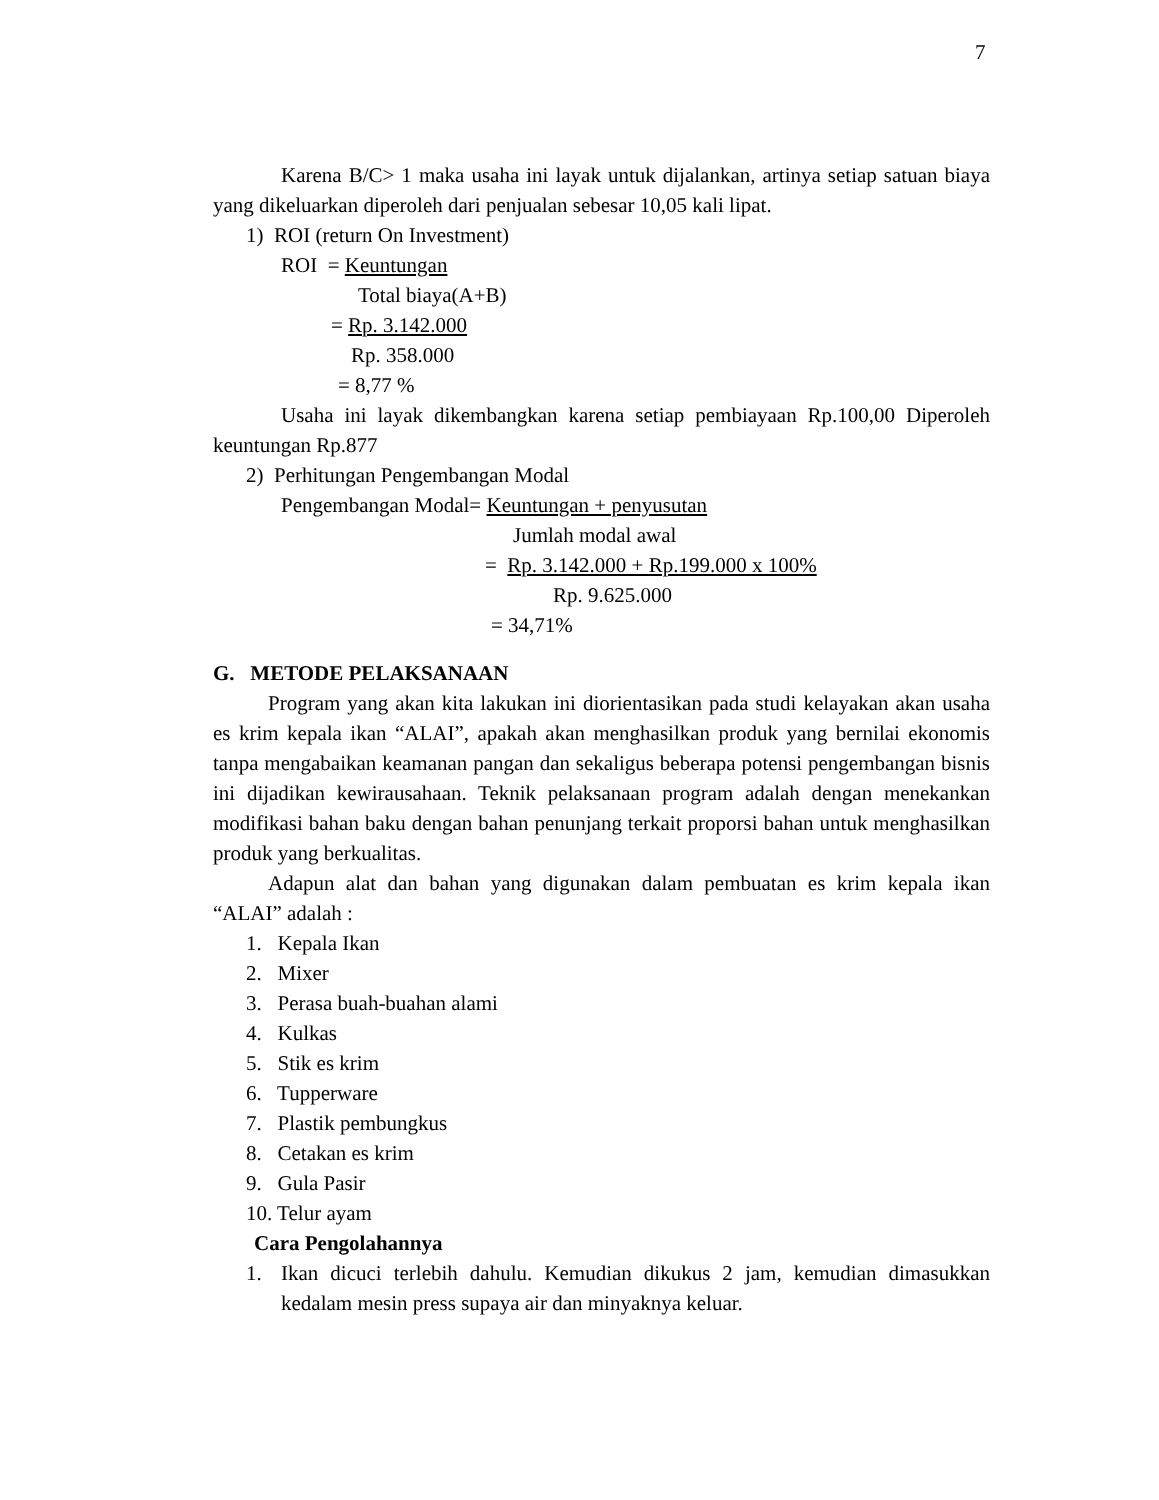7
Karena B/C> 1 maka usaha ini layak untuk dijalankan, artinya setiap satuan biaya yang dikeluarkan diperoleh dari penjualan sebesar 10,05 kali lipat.
1) ROI (return On Investment)
ROI = Keuntungan
Total biaya(A+B)
= Rp. 3.142.000
Rp. 358.000
= 8,77 %
Usaha ini layak dikembangkan karena setiap pembiayaan Rp.100,00 Diperoleh keuntungan Rp.877
2) Perhitungan Pengembangan Modal
Pengembangan Modal= Keuntungan + penyusutan
Jumlah modal awal
= Rp. 3.142.000 + Rp.199.000 x 100%
Rp. 9.625.000
= 34,71%
G. METODE PELAKSANAAN
Program yang akan kita lakukan ini diorientasikan pada studi kelayakan akan usaha es krim kepala ikan “ALAI”, apakah akan menghasilkan produk yang bernilai ekonomis tanpa mengabaikan keamanan pangan dan sekaligus beberapa potensi pengembangan bisnis ini dijadikan kewirausahaan. Teknik pelaksanaan program adalah dengan menekankan modifikasi bahan baku dengan bahan penunjang terkait proporsi bahan untuk menghasilkan produk yang berkualitas.
Adapun alat dan bahan yang digunakan dalam pembuatan es krim kepala ikan “ALAI” adalah :
1. Kepala Ikan
2. Mixer
3. Perasa buah-buahan alami
4. Kulkas
5. Stik es krim
6. Tupperware
7. Plastik pembungkus
8. Cetakan es krim
9. Gula Pasir
10. Telur ayam
Cara Pengolahannya
1. Ikan dicuci terlebih dahulu. Kemudian dikukus 2 jam, kemudian dimasukkan kedalam mesin press supaya air dan minyaknya keluar.